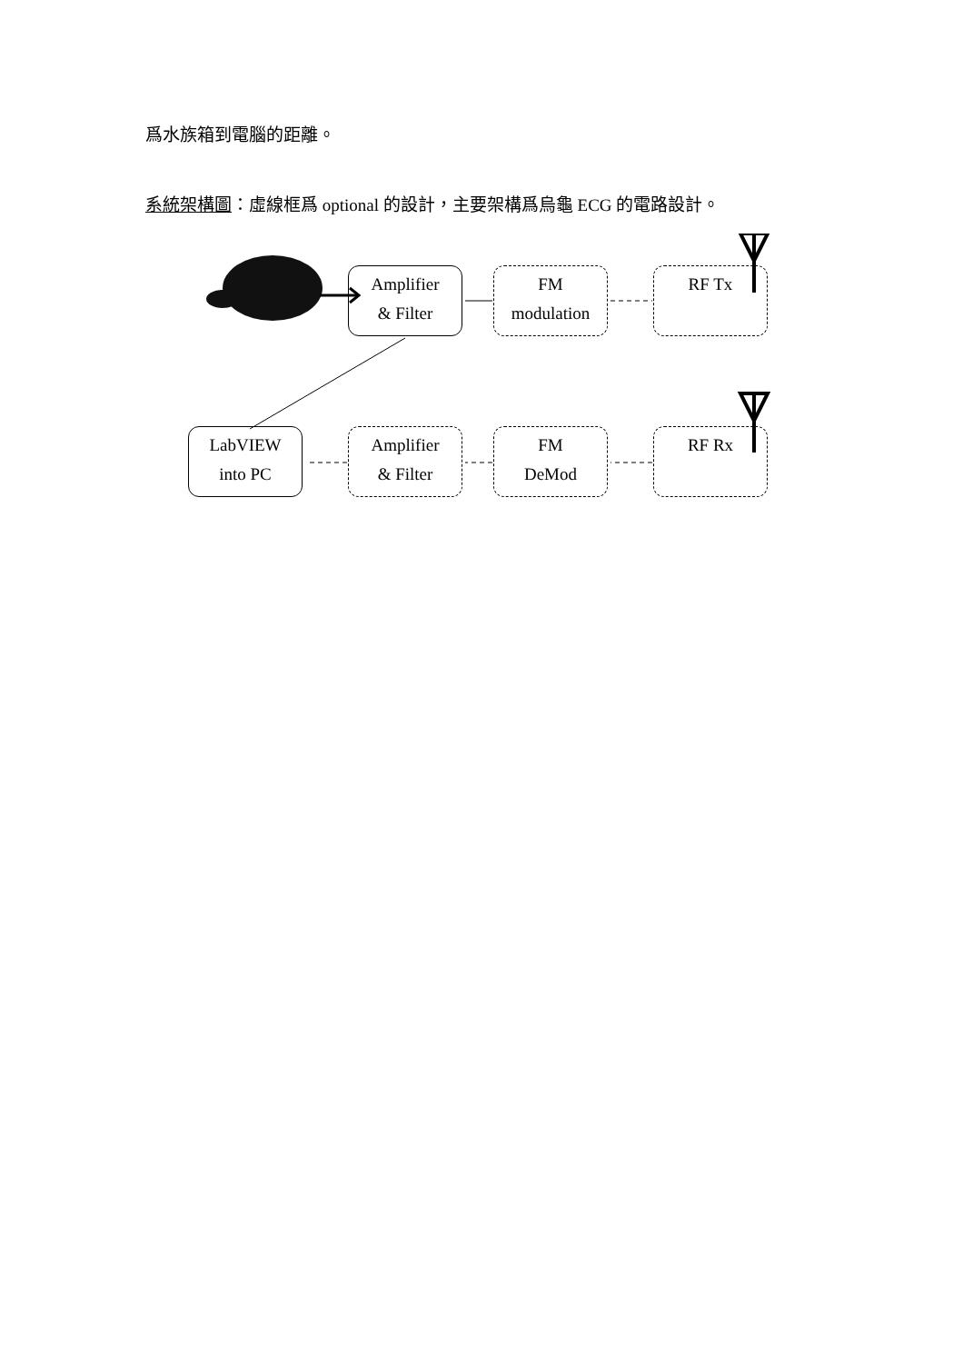爲水族箱到電腦的距離。
系統架構圖：虛線框爲 optional 的設計，主要架構爲烏龜 ECG 的電路設計。
Amplifier
& Filter
FM
modulation
RF Tx
LabVIEW
into PC
Amplifier
& Filter
FM
DeMod
RF Rx